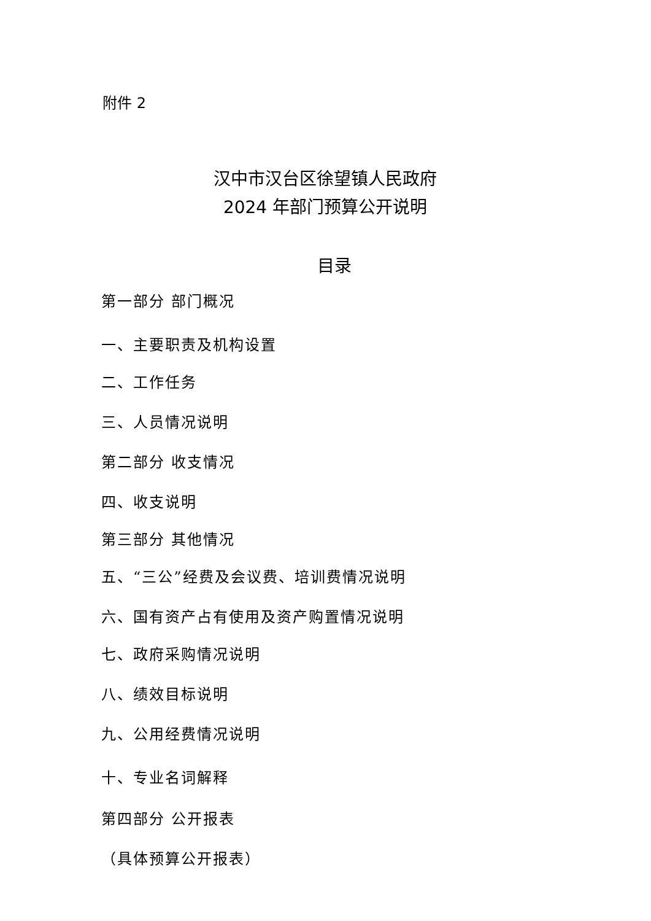附件 2
汉中市汉台区徐望镇人民政府
2024 年部门预算公开说明
目录
第一部分 部门概况
一、主要职责及机构设置
二、工作任务
三、人员情况说明
第二部分 收支情况
四、收支说明
第三部分 其他情况
五、“三公”经费及会议费、培训费情况说明
六、国有资产占有使用及资产购置情况说明
七、政府采购情况说明
八、绩效目标说明
九、公用经费情况说明
十、专业名词解释
第四部分 公开报表
（具体预算公开报表）